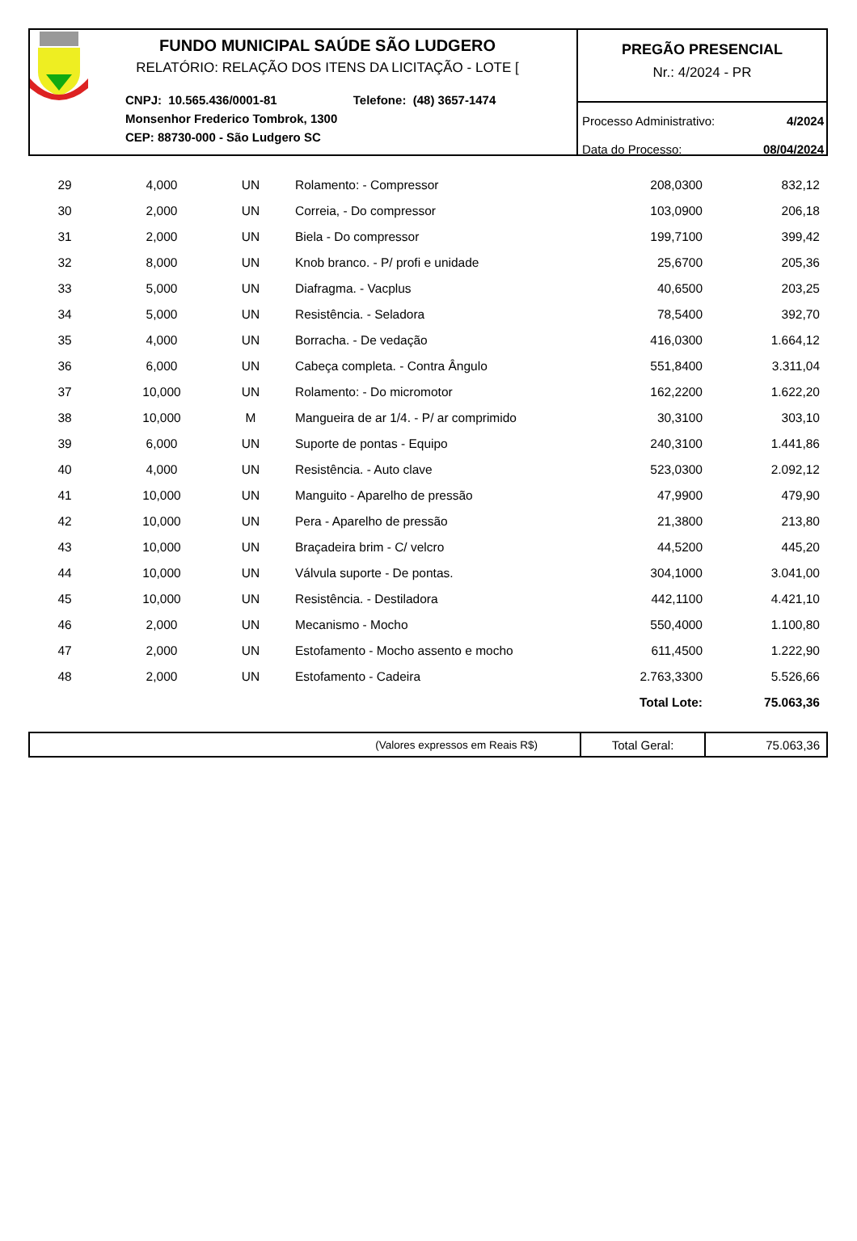FUNDO MUNICIPAL SAÚDE SÃO LUDGERO
RELATÓRIO: RELAÇÃO DOS ITENS DA LICITAÇÃO - LOTE [
CNPJ: 10.565.436/0001-81 Telefone: (48) 3657-1474
Monsenhor Frederico Tombrok, 1300
CEP: 88730-000 - São Ludgero SC
PREGÃO PRESENCIAL
Nr.: 4/2024 - PR
Processo Administrativo: 4/2024
Data do Processo: 08/04/2024
| 29 | 4,000 | UN | Rolamento: - Compressor | 208,0300 | 832,12 |
| 30 | 2,000 | UN | Correia, - Do compressor | 103,0900 | 206,18 |
| 31 | 2,000 | UN | Biela - Do compressor | 199,7100 | 399,42 |
| 32 | 8,000 | UN | Knob branco. - P/ profi e unidade | 25,6700 | 205,36 |
| 33 | 5,000 | UN | Diafragma. - Vacplus | 40,6500 | 203,25 |
| 34 | 5,000 | UN | Resistência. - Seladora | 78,5400 | 392,70 |
| 35 | 4,000 | UN | Borracha. - De vedação | 416,0300 | 1.664,12 |
| 36 | 6,000 | UN | Cabeça completa. - Contra Ângulo | 551,8400 | 3.311,04 |
| 37 | 10,000 | UN | Rolamento: - Do micromotor | 162,2200 | 1.622,20 |
| 38 | 10,000 | M | Mangueira de ar 1/4. - P/ ar comprimido | 30,3100 | 303,10 |
| 39 | 6,000 | UN | Suporte de pontas - Equipo | 240,3100 | 1.441,86 |
| 40 | 4,000 | UN | Resistência. - Auto clave | 523,0300 | 2.092,12 |
| 41 | 10,000 | UN | Manguito - Aparelho de pressão | 47,9900 | 479,90 |
| 42 | 10,000 | UN | Pera - Aparelho de pressão | 21,3800 | 213,80 |
| 43 | 10,000 | UN | Braçadeira brim - C/ velcro | 44,5200 | 445,20 |
| 44 | 10,000 | UN | Válvula suporte - De pontas. | 304,1000 | 3.041,00 |
| 45 | 10,000 | UN | Resistência. - Destiladora | 442,1100 | 4.421,10 |
| 46 | 2,000 | UN | Mecanismo - Mocho | 550,4000 | 1.100,80 |
| 47 | 2,000 | UN | Estofamento - Mocho assento e mocho | 611,4500 | 1.222,90 |
| 48 | 2,000 | UN | Estofamento - Cadeira | 2.763,3300 | 5.526,66 |
| | | | | Total Lote: | 75.063,36 |
| (Valores expressos em Reais R$) | Total Geral: | 75.063,36 |